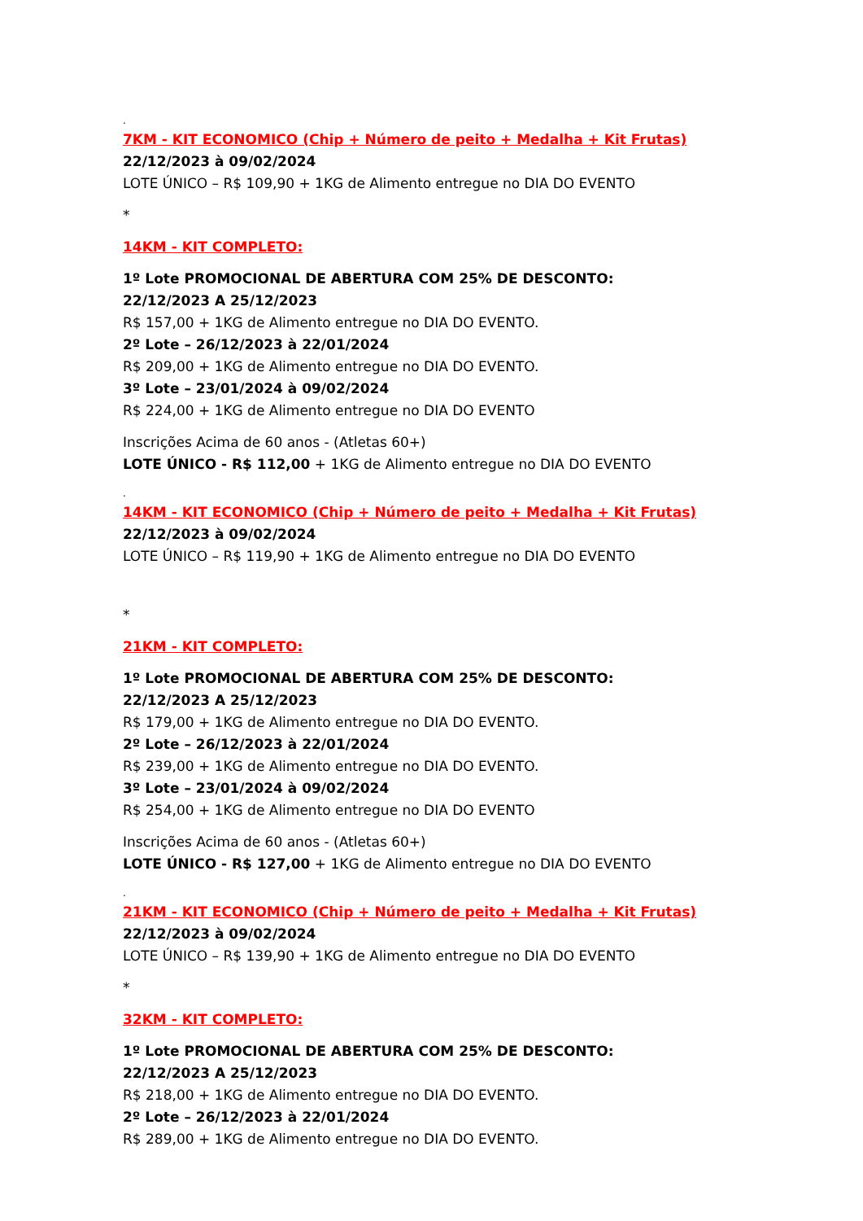.
7KM - KIT ECONOMICO (Chip + Número de peito + Medalha + Kit Frutas)
22/12/2023 à 09/02/2024
LOTE ÚNICO – R$ 109,90 + 1KG de Alimento entregue no DIA DO EVENTO
*
14KM - KIT COMPLETO:
1º Lote PROMOCIONAL DE ABERTURA COM 25% DE DESCONTO:
22/12/2023 A 25/12/2023
R$ 157,00 + 1KG de Alimento entregue no DIA DO EVENTO.
2º Lote – 26/12/2023 à 22/01/2024
R$ 209,00 + 1KG de Alimento entregue no DIA DO EVENTO.
3º Lote – 23/01/2024 à 09/02/2024
R$ 224,00 + 1KG de Alimento entregue no DIA DO EVENTO
Inscrições Acima de 60 anos - (Atletas 60+)
LOTE ÚNICO - R$ 112,00 + 1KG de Alimento entregue no DIA DO EVENTO
.
14KM - KIT ECONOMICO (Chip + Número de peito + Medalha + Kit Frutas)
22/12/2023 à 09/02/2024
LOTE ÚNICO – R$ 119,90 + 1KG de Alimento entregue no DIA DO EVENTO
*
21KM - KIT COMPLETO:
1º Lote PROMOCIONAL DE ABERTURA COM 25% DE DESCONTO:
22/12/2023 A 25/12/2023
R$ 179,00 + 1KG de Alimento entregue no DIA DO EVENTO.
2º Lote – 26/12/2023 à 22/01/2024
R$ 239,00 + 1KG de Alimento entregue no DIA DO EVENTO.
3º Lote – 23/01/2024 à 09/02/2024
R$ 254,00 + 1KG de Alimento entregue no DIA DO EVENTO
Inscrições Acima de 60 anos - (Atletas 60+)
LOTE ÚNICO - R$ 127,00 + 1KG de Alimento entregue no DIA DO EVENTO
.
21KM - KIT ECONOMICO (Chip + Número de peito + Medalha + Kit Frutas)
22/12/2023 à 09/02/2024
LOTE ÚNICO – R$ 139,90 + 1KG de Alimento entregue no DIA DO EVENTO
*
32KM - KIT COMPLETO:
1º Lote PROMOCIONAL DE ABERTURA COM 25% DE DESCONTO:
22/12/2023 A 25/12/2023
R$ 218,00 + 1KG de Alimento entregue no DIA DO EVENTO.
2º Lote – 26/12/2023 à 22/01/2024
R$ 289,00 + 1KG de Alimento entregue no DIA DO EVENTO.